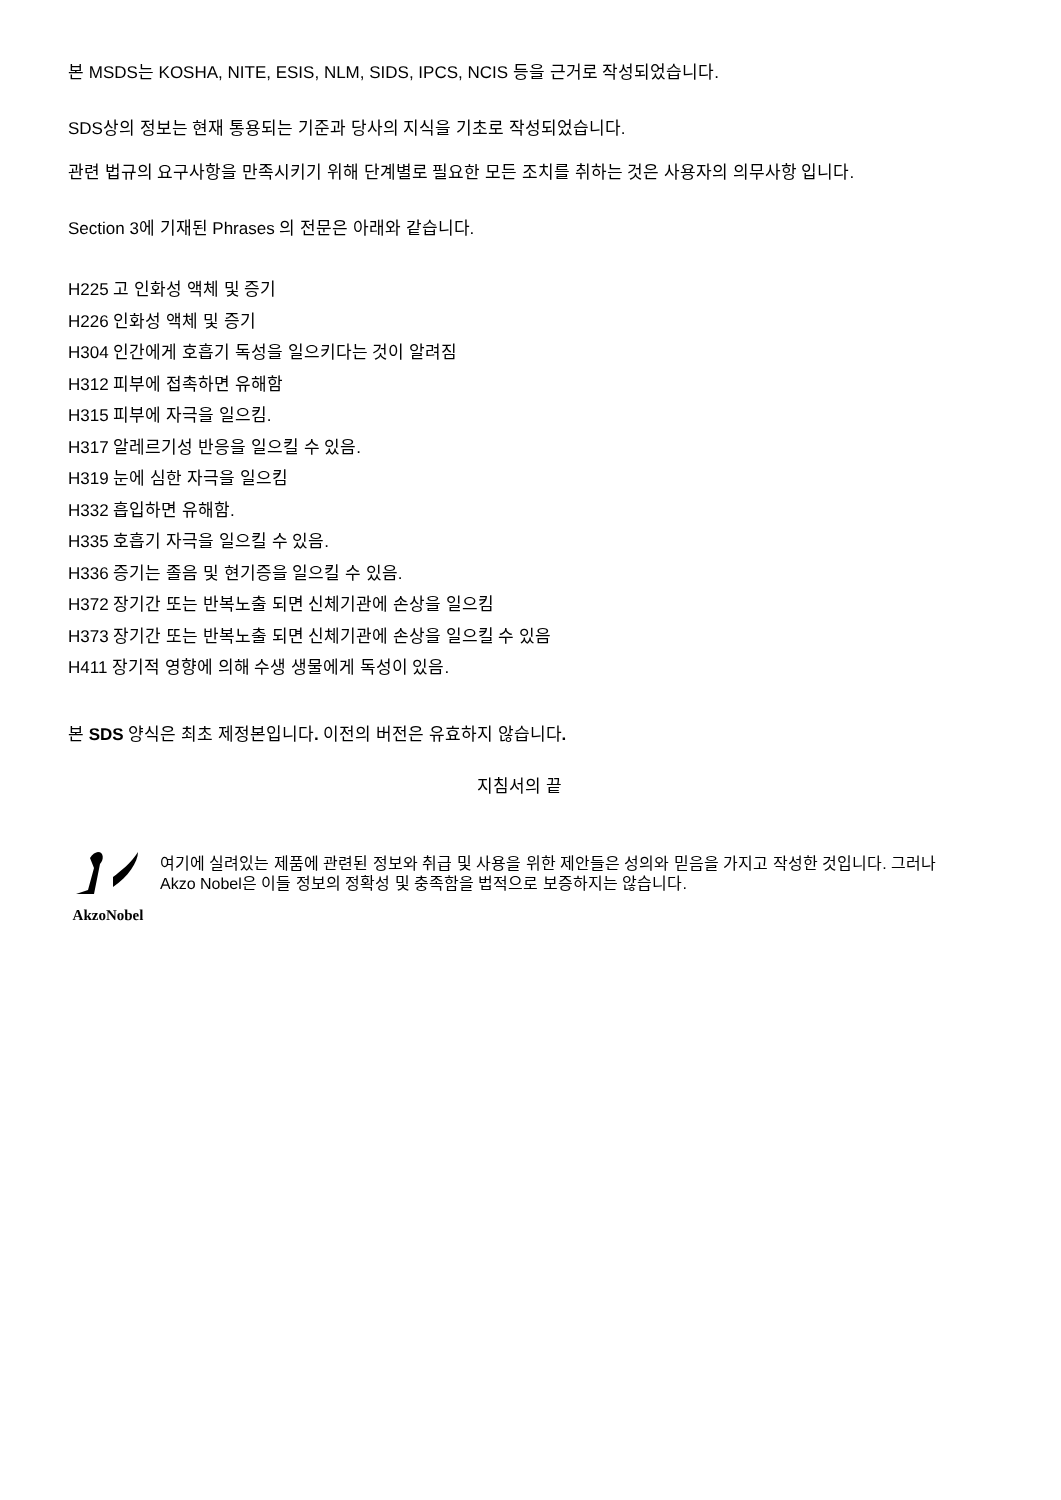본 MSDS는 KOSHA, NITE, ESIS, NLM, SIDS, IPCS, NCIS 등을 근거로 작성되었습니다.
SDS상의 정보는 현재 통용되는 기준과 당사의 지식을 기초로 작성되었습니다.
관련 법규의 요구사항을 만족시키기 위해 단계별로 필요한 모든 조치를 취하는 것은 사용자의 의무사항 입니다.
Section 3에 기재된 Phrases 의 전문은 아래와 같습니다.
H225 고 인화성 액체 및 증기
H226 인화성 액체 및 증기
H304 인간에게 호흡기 독성을 일으키다는 것이 알려짐
H312 피부에 접촉하면 유해함
H315 피부에 자극을 일으킴.
H317 알레르기성 반응을 일으킬 수 있음.
H319 눈에 심한 자극을 일으킴
H332 흡입하면 유해함.
H335 호흡기 자극을 일으킬 수 있음.
H336 증기는 졸음 및 현기증을 일으킬 수 있음.
H372 장기간 또는 반복노출 되면 신체기관에 손상을 일으킴
H373 장기간 또는 반복노출 되면 신체기관에 손상을 일으킬 수 있음
H411 장기적 영향에 의해 수생 생물에게 독성이 있음.
본 SDS 양식은 최초 제정본입니다. 이전의 버전은 유효하지 않습니다.
지침서의 끝
AkzoNobel
여기에 실려있는 제품에 관련된 정보와 취급 및 사용을 위한 제안들은 성의와 믿음을 가지고 작성한 것입니다. 그러나 Akzo Nobel은 이들 정보의 정확성 및 충족함을 법적으로 보증하지는 않습니다.